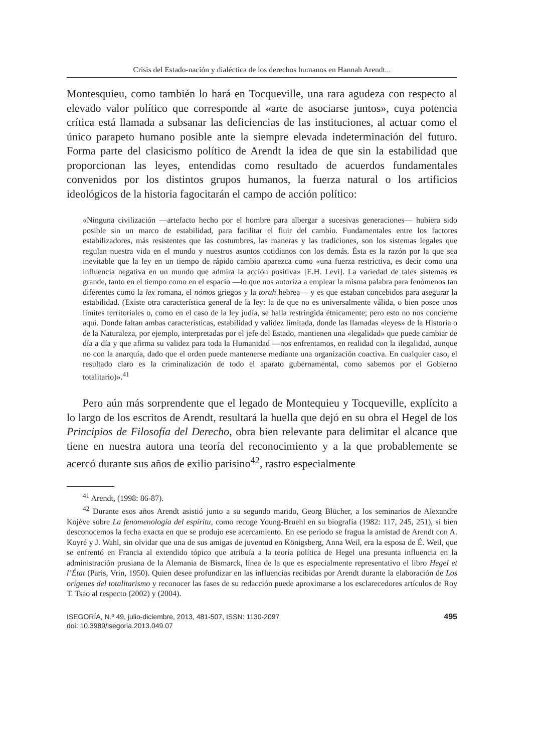Crisis del Estado-nación y dialéctica de los derechos humanos en Hannah Arendt...
Montesquieu, como también lo hará en Tocqueville, una rara agudeza con respecto al elevado valor político que corresponde al «arte de asociarse juntos», cuya potencia crítica está llamada a subsanar las deficiencias de las instituciones, al actuar como el único parapeto humano posible ante la siempre elevada indeterminación del futuro. Forma parte del clasicismo político de Arendt la idea de que sin la estabilidad que proporcionan las leyes, entendidas como resultado de acuerdos fundamentales convenidos por los distintos grupos humanos, la fuerza natural o los artificios ideológicos de la historia fagocitarán el campo de acción político:
«Ninguna civilización —artefacto hecho por el hombre para albergar a sucesivas generaciones— hubiera sido posible sin un marco de estabilidad, para facilitar el fluir del cambio. Fundamentales entre los factores estabilizadores, más resistentes que las costumbres, las maneras y las tradiciones, son los sistemas legales que regulan nuestra vida en el mundo y nuestros asuntos cotidianos con los demás. Ésta es la razón por la que sea inevitable que la ley en un tiempo de rápido cambio aparezca como «una fuerza restrictiva, es decir como una influencia negativa en un mundo que admira la acción positiva» [E.H. Levi]. La variedad de tales sistemas es grande, tanto en el tiempo como en el espacio —lo que nos autoriza a emplear la misma palabra para fenómenos tan diferentes como la lex romana, el nómos griegos y la torah hebrea— y es que estaban concebidos para asegurar la estabilidad. (Existe otra característica general de la ley: la de que no es universalmente válida, o bien posee unos límites territoriales o, como en el caso de la ley judía, se halla restringida étnicamente; pero esto no nos concierne aquí. Donde faltan ambas características, estabilidad y validez limitada, donde las llamadas «leyes» de la Historia o de la Naturaleza, por ejemplo, interpretadas por el jefe del Estado, mantienen una «legalidad» que puede cambiar de día a día y que afirma su validez para toda la Humanidad —nos enfrentamos, en realidad con la ilegalidad, aunque no con la anarquía, dado que el orden puede mantenerse mediante una organización coactiva. En cualquier caso, el resultado claro es la criminalización de todo el aparato gubernamental, como sabemos por el Gobierno totalitario)».<sup>41</sup>
Pero aún más sorprendente que el legado de Montequieu y Tocqueville, explícito a lo largo de los escritos de Arendt, resultará la huella que dejó en su obra el Hegel de los Principios de Filosofía del Derecho, obra bien relevante para delimitar el alcance que tiene en nuestra autora una teoría del reconocimiento y a la que probablemente se acercó durante sus años de exilio parisino<sup>42</sup>, rastro especialmente
<sup>41</sup> Arendt, (1998: 86-87).
<sup>42</sup> Durante esos años Arendt asistió junto a su segundo marido, Georg Blücher, a los seminarios de Alexandre Kojève sobre La fenomenología del espíritu, como recoge Young-Bruehl en su biografía (1982: 117, 245, 251), si bien desconocemos la fecha exacta en que se produjo ese acercamiento. En ese periodo se fragua la amistad de Arendt con A. Koyré y J. Wahl, sin olvidar que una de sus amigas de juventud en Königsberg, Anna Weil, era la esposa de É. Weil, que se enfrentó en Francia al extendido tópico que atribuía a la teoría política de Hegel una presunta influencia en la administración prusiana de la Alemania de Bismarck, línea de la que es especialmente representativo el libro Hegel et l’État (Paris, Vrin, 1950). Quien desee profundizar en las influencias recibidas por Arendt durante la elaboración de Los orígenes del totalitarismo y reconocer las fases de su redacción puede aproximarse a los esclarecedores artículos de Roy T. Tsao al respecto (2002) y (2004).
ISEGORÍA, N.º 49, julio-diciembre, 2013, 481-507, ISSN: 1130-2097
doi: 10.3989/isegoria.2013.049.07
495